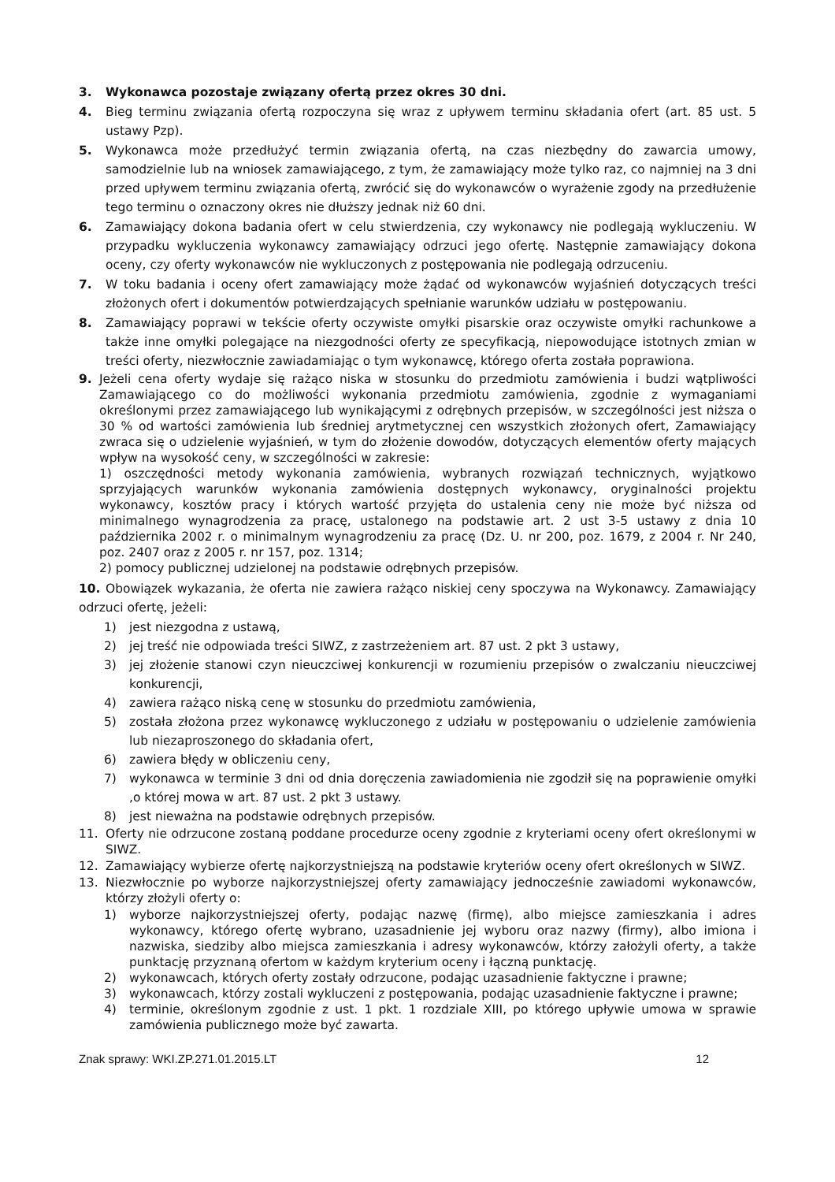3. Wykonawca pozostaje związany ofertą przez okres 30 dni.
4. Bieg terminu związania ofertą rozpoczyna się wraz z upływem terminu składania ofert (art. 85 ust. 5 ustawy Pzp).
5. Wykonawca może przedłużyć termin związania ofertą, na czas niezbędny do zawarcia umowy, samodzielnie lub na wniosek zamawiającego, z tym, że zamawiający może tylko raz, co najmniej na 3 dni przed upływem terminu związania ofertą, zwrócić się do wykonawców o wyrażenie zgody na przedłużenie tego terminu o oznaczony okres nie dłuższy jednak niż 60 dni.
6. Zamawiający dokona badania ofert w celu stwierdzenia, czy wykonawcy nie podlegają wykluczeniu. W przypadku wykluczenia wykonawcy zamawiający odrzuci jego ofertę. Następnie zamawiający dokona oceny, czy oferty wykonawców nie wykluczonych z postępowania nie podlegają odrzuceniu.
7. W toku badania i oceny ofert zamawiający może żądać od wykonawców wyjaśnień dotyczących treści złożonych ofert i dokumentów potwierdzających spełnianie warunków udziału w postępowaniu.
8. Zamawiający poprawi w tekście oferty oczywiste omyłki pisarskie oraz oczywiste omyłki rachunkowe a także inne omyłki polegające na niezgodności oferty ze specyfikacją, niepowodujące istotnych zmian w treści oferty, niezwłocznie zawiadamiając o tym wykonawcę, którego oferta została poprawiona.
9. Jeżeli cena oferty wydaje się rażąco niska w stosunku do przedmiotu zamówienia i budzi wątpliwości Zamawiającego co do możliwości wykonania przedmiotu zamówienia, zgodnie z wymaganiami określonymi przez zamawiającego lub wynikającymi z odrębnych przepisów, w szczególności jest niższa o 30 % od wartości zamówienia lub średniej arytmetycznej cen wszystkich złożonych ofert, Zamawiający zwraca się o udzielenie wyjaśnień, w tym do złożenie dowodów, dotyczących elementów oferty mających wpływ na wysokość ceny, w szczególności w zakresie:
1) oszczędności metody wykonania zamówienia, wybranych rozwiązań technicznych, wyjątkowo sprzyjających warunków wykonania zamówienia dostępnych wykonawcy, oryginalności projektu wykonawcy, kosztów pracy i których wartość przyjęta do ustalenia ceny nie może być niższa od minimalnego wynagrodzenia za pracę, ustalonego na podstawie art. 2 ust 3-5 ustawy z dnia 10 października 2002 r. o minimalnym wynagrodzeniu za pracę (Dz. U. nr 200, poz. 1679, z 2004 r. Nr 240, poz. 2407 oraz z 2005 r. nr 157, poz. 1314;
2) pomocy publicznej udzielonej na podstawie odrębnych przepisów.
10. Obowiązek wykazania, że oferta nie zawiera rażąco niskiej ceny spoczywa na Wykonawcy. Zamawiający odrzuci ofertę, jeżeli:
1) jest niezgodna z ustawą,
2) jej treść nie odpowiada treści SIWZ, z zastrzeżeniem art. 87 ust. 2 pkt 3 ustawy,
3) jej złożenie stanowi czyn nieuczciwej konkurencji w rozumieniu przepisów o zwalczaniu nieuczciwej konkurencji,
4) zawiera rażąco niską cenę w stosunku do przedmiotu zamówienia,
5) została złożona przez wykonawcę wykluczonego z udziału w postępowaniu o udzielenie zamówienia lub niezaproszonego do składania ofert,
6) zawiera błędy w obliczeniu ceny,
7) wykonawca w terminie 3 dni od dnia doręczenia zawiadomienia nie zgodził się na poprawienie omyłki ,o której mowa w art. 87 ust. 2 pkt 3 ustawy.
8) jest nieważna na podstawie odrębnych przepisów.
11. Oferty nie odrzucone zostaną poddane procedurze oceny zgodnie z kryteriami oceny ofert określonymi w SIWZ.
12. Zamawiający wybierze ofertę najkorzystniejszą na podstawie kryteriów oceny ofert określonych w SIWZ.
13. Niezwłocznie po wyborze najkorzystniejszej oferty zamawiający jednocześnie zawiadomi wykonawców, którzy złożyli oferty o:
1) wyborze najkorzystniejszej oferty, podając nazwę (firmę), albo miejsce zamieszkania i adres wykonawcy, którego ofertę wybrano, uzasadnienie jej wyboru oraz nazwy (firmy), albo imiona i nazwiska, siedziby albo miejsca zamieszkania i adresy wykonawców, którzy założyli oferty, a także punktację przyznaną ofertom w każdym kryterium oceny i łączną punktację.
2) wykonawcach, których oferty zostały odrzucone, podając uzasadnienie faktyczne i prawne;
3) wykonawcach, którzy zostali wykluczeni z postępowania, podając uzasadnienie faktyczne i prawne;
4) terminie, określonym zgodnie z ust. 1 pkt. 1 rozdziale XIII, po którego upływie umowa w sprawie zamówienia publicznego może być zawarta.
Znak sprawy: WKI.ZP.271.01.2015.LT 12